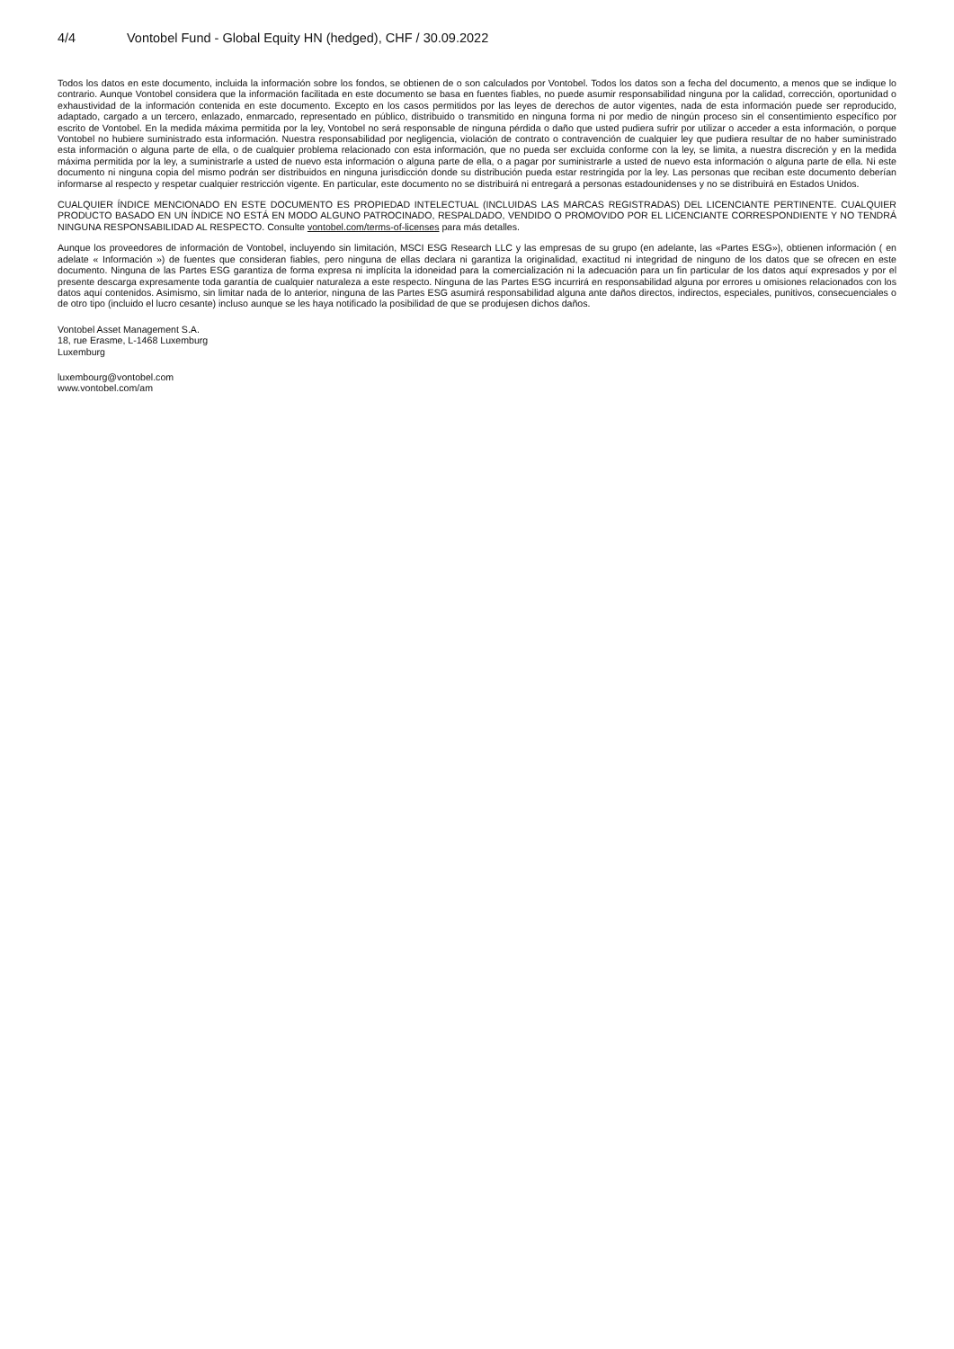4/4 Vontobel Fund - Global Equity HN (hedged), CHF / 30.09.2022
Todos los datos en este documento, incluida la información sobre los fondos, se obtienen de o son calculados por Vontobel. Todos los datos son a fecha del documento, a menos que se indique lo contrario. Aunque Vontobel considera que la información facilitada en este documento se basa en fuentes fiables, no puede asumir responsabilidad ninguna por la calidad, corrección, oportunidad o exhaustividad de la información contenida en este documento. Excepto en los casos permitidos por las leyes de derechos de autor vigentes, nada de esta información puede ser reproducido, adaptado, cargado a un tercero, enlazado, enmarcado, representado en público, distribuido o transmitido en ninguna forma ni por medio de ningún proceso sin el consentimiento específico por escrito de Vontobel. En la medida máxima permitida por la ley, Vontobel no será responsable de ninguna pérdida o daño que usted pudiera sufrir por utilizar o acceder a esta información, o porque Vontobel no hubiere suministrado esta información. Nuestra responsabilidad por negligencia, violación de contrato o contravención de cualquier ley que pudiera resultar de no haber suministrado esta información o alguna parte de ella, o de cualquier problema relacionado con esta información, que no pueda ser excluida conforme con la ley, se limita, a nuestra discreción y en la medida máxima permitida por la ley, a suministrarle a usted de nuevo esta información o alguna parte de ella, o a pagar por suministrarle a usted de nuevo esta información o alguna parte de ella. Ni este documento ni ninguna copia del mismo podrán ser distribuidos en ninguna jurisdicción donde su distribución pueda estar restringida por la ley. Las personas que reciban este documento deberían informarse al respecto y respetar cualquier restricción vigente. En particular, este documento no se distribuirá ni entregará a personas estadounidenses y no se distribuirá en Estados Unidos.
CUALQUIER ÍNDICE MENCIONADO EN ESTE DOCUMENTO ES PROPIEDAD INTELECTUAL (INCLUIDAS LAS MARCAS REGISTRADAS) DEL LICENCIANTE PERTINENTE. CUALQUIER PRODUCTO BASADO EN UN ÍNDICE NO ESTÁ EN MODO ALGUNO PATROCINADO, RESPALDADO, VENDIDO O PROMOVIDO POR EL LICENCIANTE CORRESPONDIENTE Y NO TENDRÁ NINGUNA RESPONSABILIDAD AL RESPECTO. Consulte vontobel.com/terms-of-licenses para más detalles.
Aunque los proveedores de información de Vontobel, incluyendo sin limitación, MSCI ESG Research LLC y las empresas de su grupo (en adelante, las «Partes ESG»), obtienen información ( en adelate « Información ») de fuentes que consideran fiables, pero ninguna de ellas declara ni garantiza la originalidad, exactitud ni integridad de ninguno de los datos que se ofrecen en este documento. Ninguna de las Partes ESG garantiza de forma expresa ni implícita la idoneidad para la comercialización ni la adecuación para un fin particular de los datos aquí expresados y por el presente descarga expresamente toda garantía de cualquier naturaleza a este respecto. Ninguna de las Partes ESG incurrirá en responsabilidad alguna por errores u omisiones relacionados con los datos aquí contenidos. Asimismo, sin limitar nada de lo anterior, ninguna de las Partes ESG asumirá responsabilidad alguna ante daños directos, indirectos, especiales, punitivos, consecuenciales o de otro tipo (incluido el lucro cesante) incluso aunque se les haya notificado la posibilidad de que se produjesen dichos daños.
Vontobel Asset Management S.A.
18, rue Erasme, L-1468 Luxemburg
Luxemburg
luxembourg@vontobel.com
www.vontobel.com/am